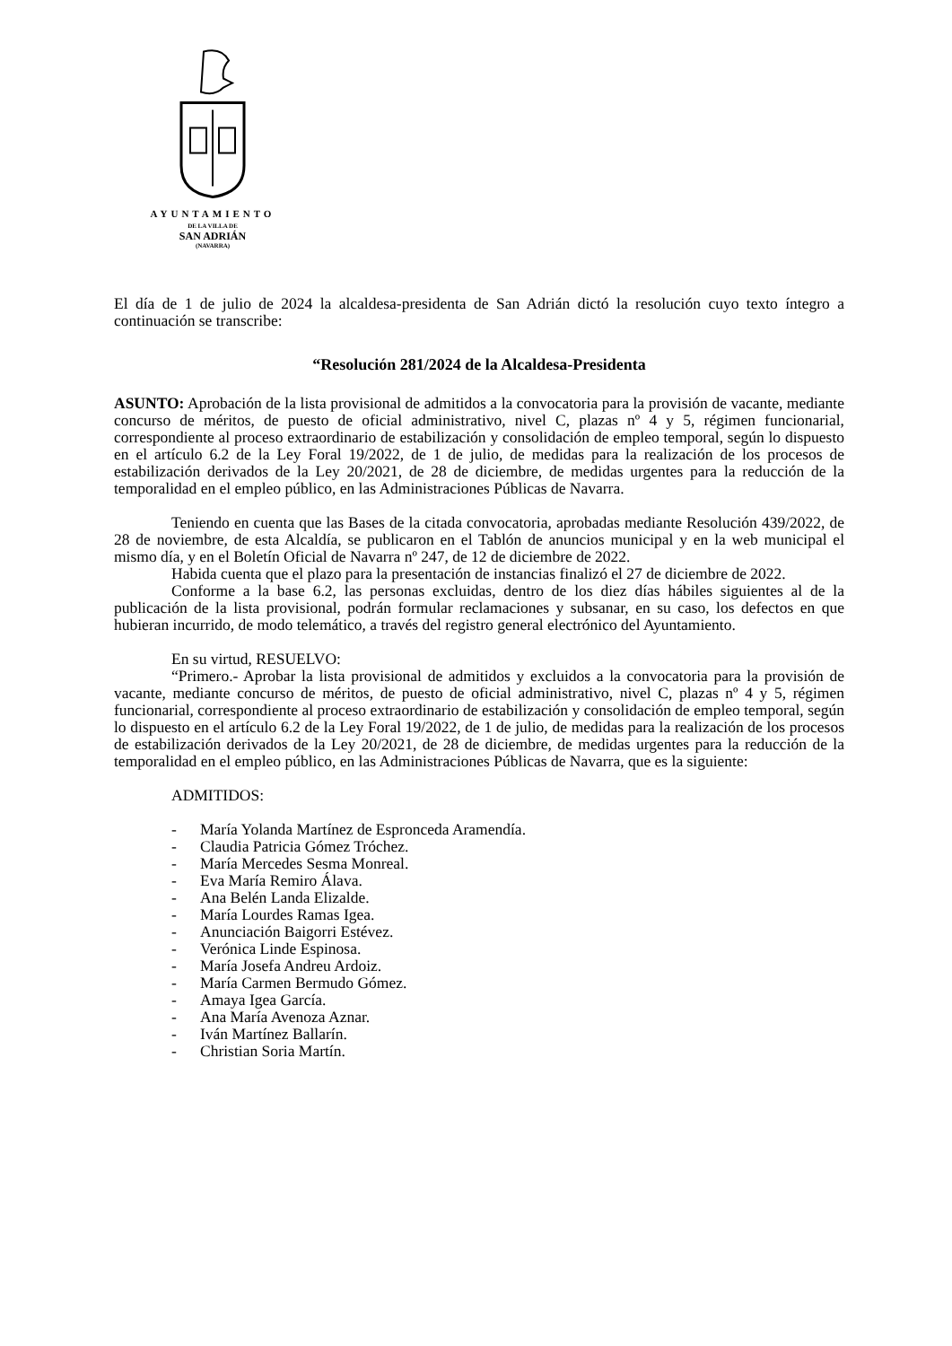AYUNTAMIENTO
DE LA VILLA DE
SAN ADRIÁN
(NAVARRA)
El día de 1 de julio de 2024 la alcaldesa-presidenta de San Adrián dictó la resolución cuyo texto íntegro a continuación se transcribe:
“Resolución 281/2024 de la Alcaldesa-Presidenta
ASUNTO: Aprobación de la lista provisional de admitidos a la convocatoria para la provisión de vacante, mediante concurso de méritos, de puesto de oficial administrativo, nivel C, plazas nº 4 y 5, régimen funcionarial, correspondiente al proceso extraordinario de estabilización y consolidación de empleo temporal, según lo dispuesto en el artículo 6.2 de la Ley Foral 19/2022, de 1 de julio, de medidas para la realización de los procesos de estabilización derivados de la Ley 20/2021, de 28 de diciembre, de medidas urgentes para la reducción de la temporalidad en el empleo público, en las Administraciones Públicas de Navarra.
Teniendo en cuenta que las Bases de la citada convocatoria, aprobadas mediante Resolución 439/2022, de 28 de noviembre, de esta Alcaldía, se publicaron en el Tablón de anuncios municipal y en la web municipal el mismo día, y en el Boletín Oficial de Navarra nº 247, de 12 de diciembre de 2022.
Habida cuenta que el plazo para la presentación de instancias finalizó el 27 de diciembre de 2022.
Conforme a la base 6.2, las personas excluidas, dentro de los diez días hábiles siguientes al de la publicación de la lista provisional, podrán formular reclamaciones y subsanar, en su caso, los defectos en que hubieran incurrido, de modo telemático, a través del registro general electrónico del Ayuntamiento.
En su virtud, RESUELVO:
“Primero.- Aprobar la lista provisional de admitidos y excluidos a la convocatoria para la provisión de vacante, mediante concurso de méritos, de puesto de oficial administrativo, nivel C, plazas nº 4 y 5, régimen funcionarial, correspondiente al proceso extraordinario de estabilización y consolidación de empleo temporal, según lo dispuesto en el artículo 6.2 de la Ley Foral 19/2022, de 1 de julio, de medidas para la realización de los procesos de estabilización derivados de la Ley 20/2021, de 28 de diciembre, de medidas urgentes para la reducción de la temporalidad en el empleo público, en las Administraciones Públicas de Navarra, que es la siguiente:
ADMITIDOS:
- María Yolanda Martínez de Espronceda Aramendía.
- Claudia Patricia Gómez Tróchez.
- María Mercedes Sesma Monreal.
- Eva María Remiro Álava.
- Ana Belén Landa Elizalde.
- María Lourdes Ramas Igea.
- Anunciación Baigorri Estévez.
- Verónica Linde Espinosa.
- María Josefa Andreu Ardoiz.
- María Carmen Bermudo Gómez.
- Amaya Igea García.
- Ana María Avenoza Aznar.
- Iván Martínez Ballarín.
- Christian Soria Martín.